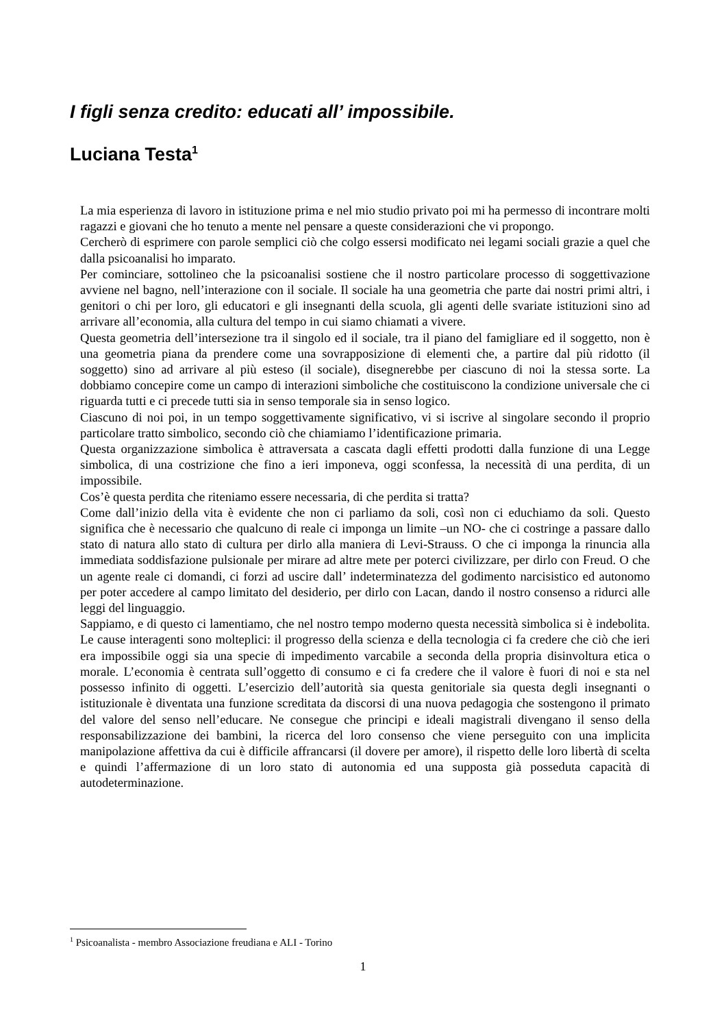I figli senza credito: educati all’ impossibile.
Luciana Testa<sup>1</sup>
La mia esperienza di lavoro in istituzione prima e nel mio studio privato poi mi ha permesso di incontrare molti ragazzi e giovani che ho tenuto a mente nel pensare a queste considerazioni che vi propongo.
Cercherò di esprimere con parole semplici ciò che colgo essersi modificato nei legami sociali grazie a quel che dalla psicoanalisi ho imparato.
Per cominciare, sottolineo che la psicoanalisi sostiene che il nostro particolare processo di soggettivazione avviene nel bagno, nell’interazione con il sociale. Il sociale ha una geometria che parte dai nostri primi altri, i genitori o chi per loro, gli educatori e gli insegnanti della scuola, gli agenti delle svariate istituzioni sino ad arrivare all’economia, alla cultura del tempo in cui siamo chiamati a vivere.
Questa geometria dell’intersezione tra il singolo ed il sociale, tra il piano del famigliare ed il soggetto, non è una geometria piana da prendere come una sovrapposizione di elementi che, a partire dal più ridotto (il soggetto) sino ad arrivare al più esteso (il sociale), disegnerebbe per ciascuno di noi la stessa sorte. La dobbiamo concepire come un campo di interazioni simboliche che costituiscono la condizione universale che ci riguarda tutti e ci precede tutti sia in senso temporale sia in senso logico.
Ciascuno di noi poi, in un tempo soggettivamente significativo, vi si iscrive al singolare secondo il proprio particolare tratto simbolico, secondo ciò che chiamiamo l’identificazione primaria.
Questa organizzazione simbolica è attraversata a cascata dagli effetti prodotti dalla funzione di una Legge simbolica, di una costrizione che fino a ieri imponeva, oggi sconfessa, la necessità di una perdita, di un impossibile.
Cos’è questa perdita che riteniamo essere necessaria, di che perdita si tratta?
Come dall’inizio della vita è evidente che non ci parliamo da soli, così non ci educhiamo da soli. Questo significa che è necessario che qualcuno di reale ci imponga un limite –un NO- che ci costringe a passare dallo stato di natura allo stato di cultura per dirlo alla maniera di Levi-Strauss. O che ci imponga la rinuncia alla immediata soddisfazione pulsionale per mirare ad altre mete per poterci civilizzare, per dirlo con Freud. O che un agente reale ci domandi, ci forzi ad uscire dall’ indeterminatezza del godimento narcisistico ed autonomo per poter accedere al campo limitato del desiderio, per dirlo con Lacan, dando il nostro consenso a ridurci alle leggi del linguaggio.
Sappiamo, e di questo ci lamentiamo, che nel nostro tempo moderno questa necessità simbolica si è indebolita. Le cause interagenti sono molteplici: il progresso della scienza e della tecnologia ci fa credere che ciò che ieri era impossibile oggi sia una specie di impedimento varcabile a seconda della propria disinvoltura etica o morale. L’economia è centrata sull’oggetto di consumo e ci fa credere che il valore è fuori di noi e sta nel possesso infinito di oggetti. L’esercizio dell’autorità sia questa genitoriale sia questa degli insegnanti o istituzionale è diventata una funzione screditata da discorsi di una nuova pedagogia che sostengono il primato del valore del senso nell’educare. Ne consegue che principi e ideali magistrali divengano il senso della responsabilizzazione dei bambini, la ricerca del loro consenso che viene perseguito con una implicita manipolazione affettiva da cui è difficile affrancarsi (il dovere per amore), il rispetto delle loro libertà di scelta e quindi l’affermazione di un loro stato di autonomia ed una supposta già posseduta capacità di autodeterminazione.
<sup>1</sup> Psicoanalista - membro Associazione freudiana e ALI - Torino
1